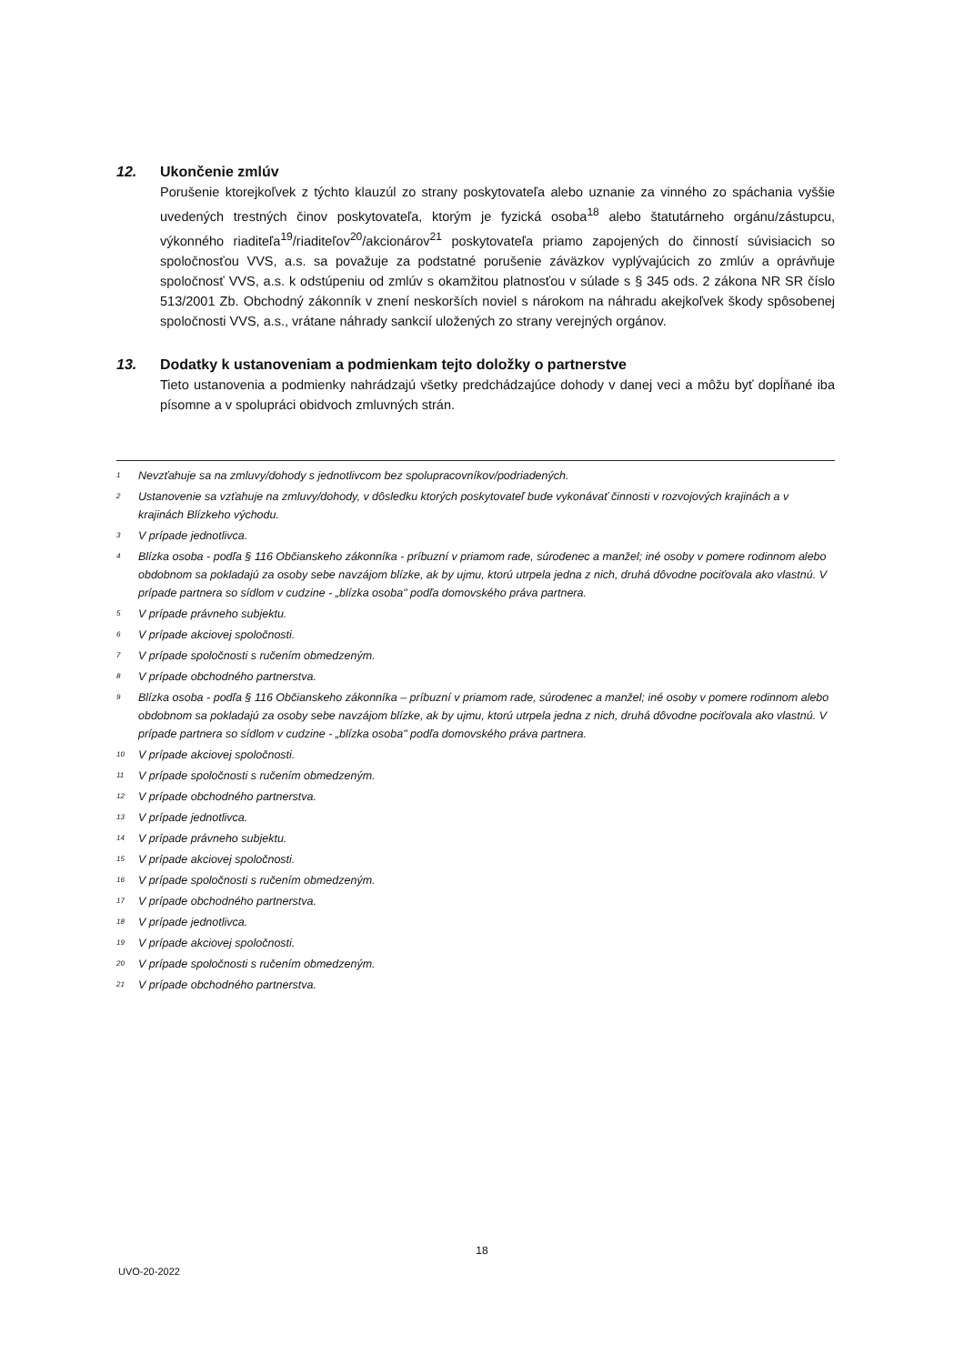12. Ukončenie zmlúv
Porušenie ktorejkoľvek z týchto klauzúl zo strany poskytovateľa alebo uznanie za vinného zo spáchania vyššie uvedených trestných činov poskytovateľa, ktorým je fyzická osoba<sup>18</sup> alebo štatutárneho orgánu/zástupcu, výkonného riaditeľa<sup>19</sup>/riaditeľov<sup>20</sup>/akcionárov<sup>21</sup> poskytovateľa priamo zapojených do činností súvisiacich so spoločnosťou VVS, a.s. sa považuje za podstatné porušenie záväzkov vyplývajúcich zo zmlúv a oprávňuje spoločnosť VVS, a.s. k odstúpeniu od zmlúv s okamžitou platnosťou v súlade s § 345 ods. 2 zákona NR SR číslo 513/2001 Zb. Obchodný zákonník v znení neskorších noviel s nárokom na náhradu akejkoľvek škody spôsobenej spoločnosti VVS, a.s., vrátane náhrady sankcií uložených zo strany verejných orgánov.
13. Dodatky k ustanoveniam a podmienkam tejto doložky o partnerstve
Tieto ustanovenia a podmienky nahrádzajú všetky predchádzajúce dohody v danej veci a môžu byť dopĺňané iba písomne a v spolupráci obidvoch zmluvných strán.
<sup>1</sup> Nevzťahuje sa na zmluvy/dohody s jednotlivcom bez spolupracovníkov/podriadených.
<sup>2</sup> Ustanovenie sa vzťahuje na zmluvy/dohody, v dôsledku ktorých poskytovateľ bude vykonávať činnosti v rozvojových krajinách a v krajinách Blízkeho východu.
<sup>3</sup> V prípade jednotlivca.
<sup>4</sup> Blízka osoba - podľa § 116 Občianskeho zákonníka - príbuzní v priamom rade, súrodenec a manžel; iné osoby v pomere rodinnom alebo obdobnom sa pokladajú za osoby sebe navzájom blízke, ak by ujmu, ktorú utrpela jedna z nich, druhá dôvodne pociťovala ako vlastnú. V prípade partnera so sídlom v cudzine - „blízka osoba" podľa domovského práva partnera.
<sup>5</sup> V prípade právneho subjektu.
<sup>6</sup> V prípade akciovej spoločnosti.
<sup>7</sup> V prípade spoločnosti s ručením obmedzeným.
<sup>8</sup> V prípade obchodného partnerstva.
<sup>9</sup> Blízka osoba - podľa § 116 Občianskeho zákonníka – príbuzní v priamom rade, súrodenec a manžel; iné osoby v pomere rodinnom alebo obdobnom sa pokladajú za osoby sebe navzájom blízke, ak by ujmu, ktorú utrpela jedna z nich, druhá dôvodne pociťovala ako vlastnú. V prípade partnera so sídlom v cudzine - „blízka osoba" podľa domovského práva partnera.
<sup>10</sup> V prípade akciovej spoločnosti.
<sup>11</sup> V prípade spoločnosti s ručením obmedzeným.
<sup>12</sup> V prípade obchodného partnerstva.
<sup>13</sup> V prípade jednotlivca.
<sup>14</sup> V prípade právneho subjektu.
<sup>15</sup> V prípade akciovej spoločnosti.
<sup>16</sup> V prípade spoločnosti s ručením obmedzeným.
<sup>17</sup> V prípade obchodného partnerstva.
<sup>18</sup> V prípade jednotlivca.
<sup>19</sup> V prípade akciovej spoločnosti.
<sup>20</sup> V prípade spoločnosti s ručením obmedzeným.
<sup>21</sup> V prípade obchodného partnerstva.
18
UVO-20-2022